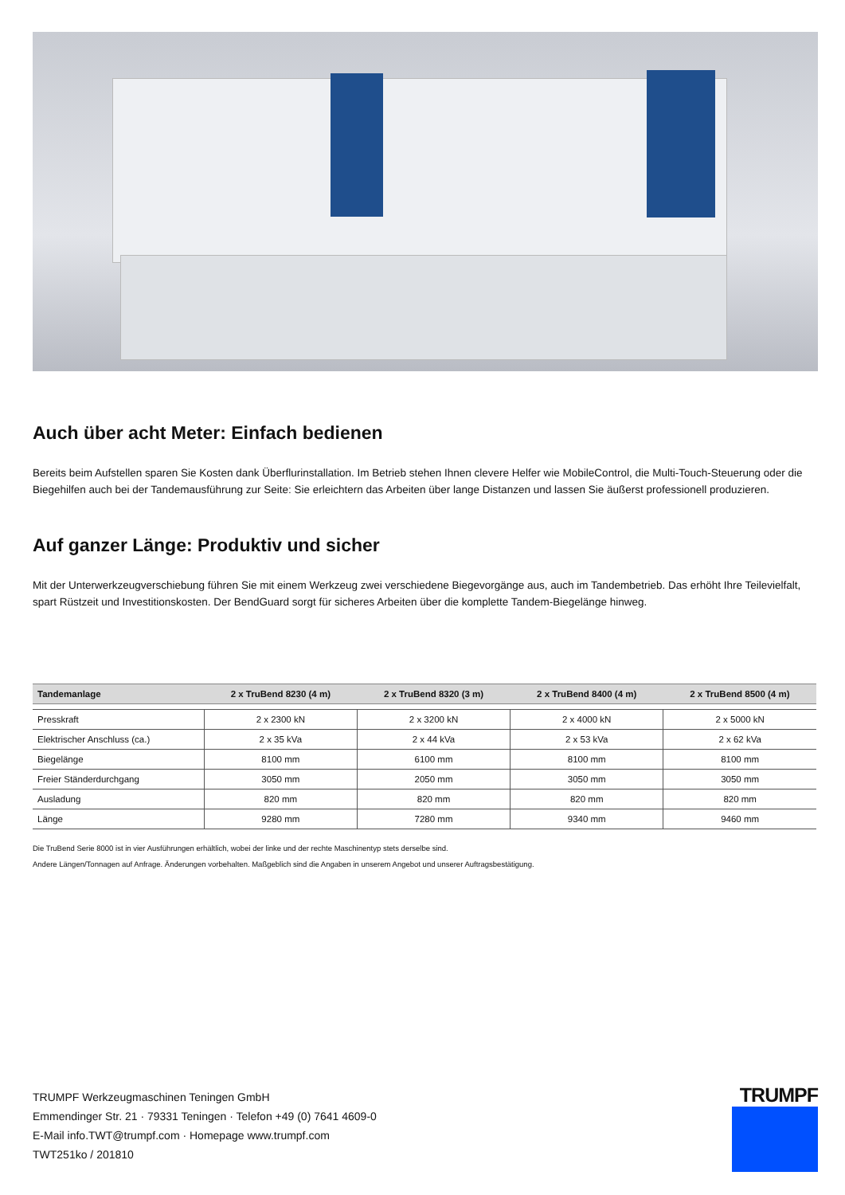Auch über acht Meter: Einfach bedienen
Bereits beim Aufstellen sparen Sie Kosten dank Überflurinstallation. Im Betrieb stehen Ihnen clevere Helfer wie MobileControl, die Multi-Touch-Steuerung oder die Biegehilfen auch bei der Tandemausführung zur Seite: Sie erleichtern das Arbeiten über lange Distanzen und lassen Sie äußerst professionell produzieren.
Auf ganzer Länge: Produktiv und sicher
Mit der Unterwerkzeugverschiebung führen Sie mit einem Werkzeug zwei verschiedene Biegevorgänge aus, auch im Tandembetrieb. Das erhöht Ihre Teilevielfalt, spart Rüstzeit und Investitionskosten. Der BendGuard sorgt für sicheres Arbeiten über die komplette Tandem-Biegelänge hinweg.
| Tandemanlage | 2 x TruBend 8230 (4 m) | 2 x TruBend 8320 (3 m) | 2 x TruBend 8400 (4 m) | 2 x TruBend 8500 (4 m) |
| --- | --- | --- | --- | --- |
| Presskraft | 2 x 2300 kN | 2 x 3200 kN | 2 x 4000 kN | 2 x 5000 kN |
| Elektrischer Anschluss (ca.) | 2 x 35 kVa | 2 x 44 kVa | 2 x 53 kVa | 2 x 62 kVa |
| Biegelänge | 8100 mm | 6100 mm | 8100 mm | 8100 mm |
| Freier Ständerdurchgang | 3050 mm | 2050 mm | 3050 mm | 3050 mm |
| Ausladung | 820 mm | 820 mm | 820 mm | 820 mm |
| Länge | 9280 mm | 7280 mm | 9340 mm | 9460 mm |
Die TruBend Serie 8000 ist in vier Ausführungen erhältlich, wobei der linke und der rechte Maschinentyp stets derselbe sind.
Andere Längen/Tonnagen auf Anfrage. Änderungen vorbehalten. Maßgeblich sind die Angaben in unserem Angebot und unserer Auftragsbestätigung.
TRUMPF Werkzeugmaschinen Teningen GmbH
Emmendinger Str. 21 · 79331 Teningen · Telefon +49 (0) 7641 4609-0
E-Mail info.TWT@trumpf.com · Homepage www.trumpf.com
TWT251ko / 201810
TRUMPF